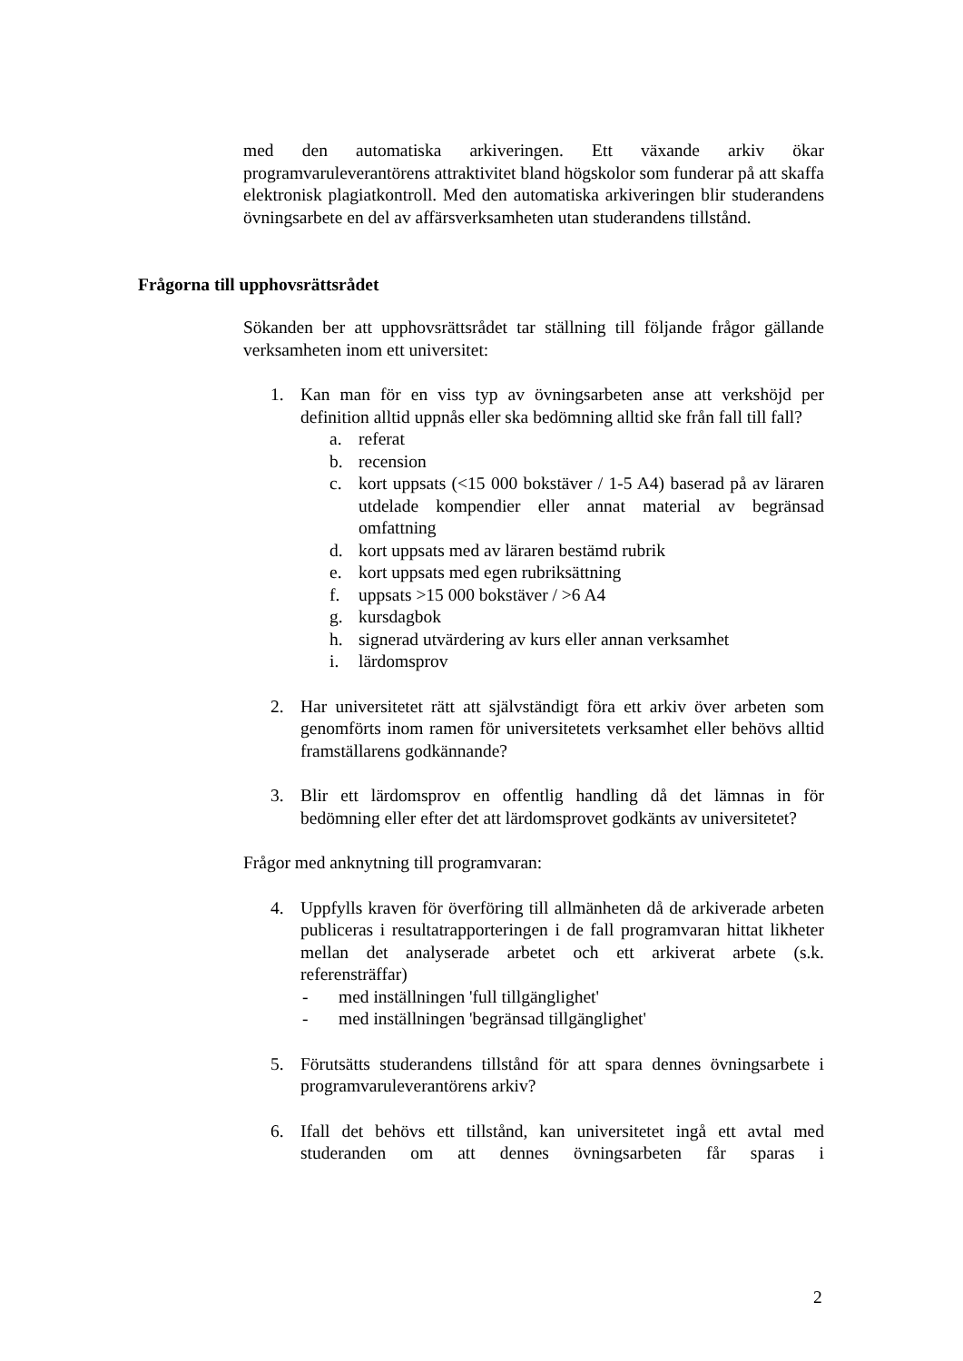med den automatiska arkiveringen. Ett växande arkiv ökar programvaruleverantörens attraktivitet bland högskolor som funderar på att skaffa elektronisk plagiatkontroll. Med den automatiska arkiveringen blir studerandens övningsarbete en del av affärsverksamheten utan studerandens tillstånd.
Sökanden ber att upphovsrättsrådet tar ställning till följande frågor gällande verksamheten inom ett universitet:
1. Kan man för en viss typ av övningsarbeten anse att verkshöjd per definition alltid uppnås eller ska bedömning alltid ske från fall till fall?
a. referat
b. recension
c. kort uppsats (<15 000 bokstäver / 1-5 A4) baserad på av läraren utdelade kompendier eller annat material av begränsad omfattning
d. kort uppsats med av läraren bestämd rubrik
e. kort uppsats med egen rubriksättning
f. uppsats >15 000 bokstäver / >6 A4
g. kursdagbok
h. signerad utvärdering av kurs eller annan verksamhet
i. lärdomsprov
2. Har universitetet rätt att självständigt föra ett arkiv över arbeten som genomförts inom ramen för universitetets verksamhet eller behövs alltid framställarens godkännande?
3. Blir ett lärdomsprov en offentlig handling då det lämnas in för bedömning eller efter det att lärdomsprovet godkänts av universitetet?
Frågor med anknytning till programvaran:
4. Uppfylls kraven för överföring till allmänheten då de arkiverade arbeten publiceras i resultatrapporteringen i de fall programvaran hittat likheter mellan det analyserade arbetet och ett arkiverat arbete (s.k. referensträffar)
- med inställningen 'full tillgänglighet'
- med inställningen 'begränsad tillgänglighet'
5. Förutsätts studerandens tillstånd för att spara dennes övningsarbete i programvaruleverantörens arkiv?
6. Ifall det behövs ett tillstånd, kan universitetet ingå ett avtal med studeranden om att dennes övningsarbeten får sparas i
Frågorna till upphovsrättsrådet
2